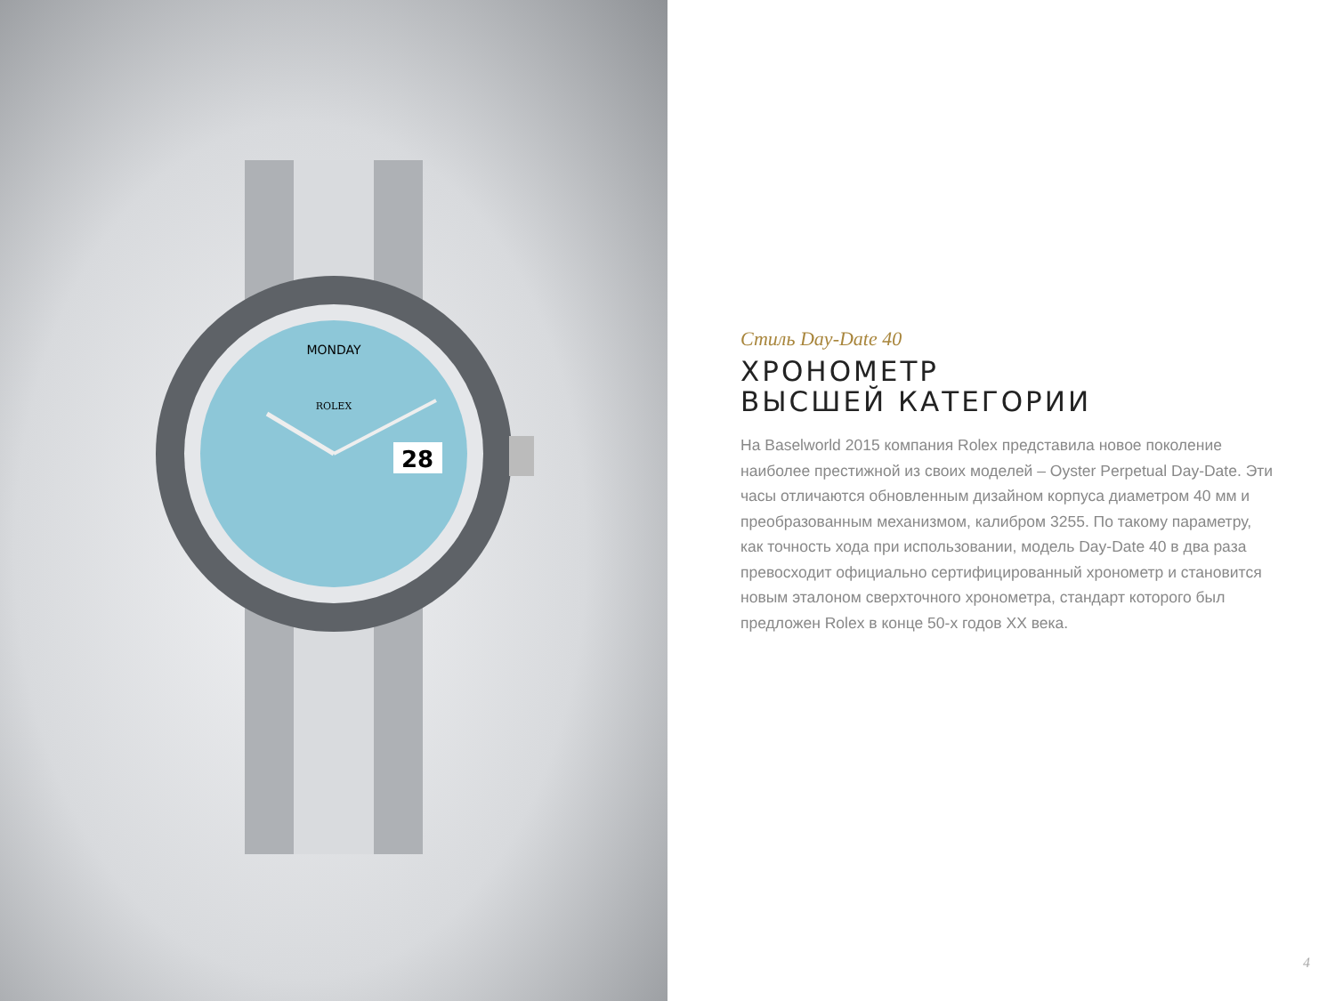28
MONDAY
ROLEX
Стиль Day-Date 40
ХРОНОМЕТР
ВЫСШЕЙ КАТЕГОРИИ
На Baselworld 2015 компания Rolex представила новое поколение наиболее престижной из своих моделей – Oyster Perpetual Day-Date. Эти часы отличаются обновленным дизайном корпуса диаметром 40 мм и преобразованным механизмом, калибром 3255. По такому параметру, как точность хода при использовании, модель Day-Date 40 в два раза превосходит официально сертифицированный хронометр и становится новым эталоном сверхточного хронометра, стандарт которого был предложен Rolex в конце 50-х годов XX века.
4